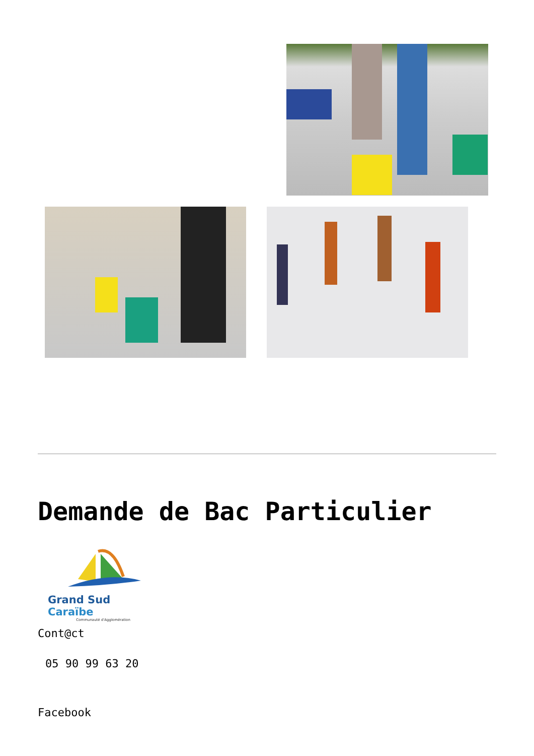Demande de Bac Particulier
Grand Sud Caraïbe
Communauté d'Agglomération
Cont@ct
05 90 99 63 20
Facebook